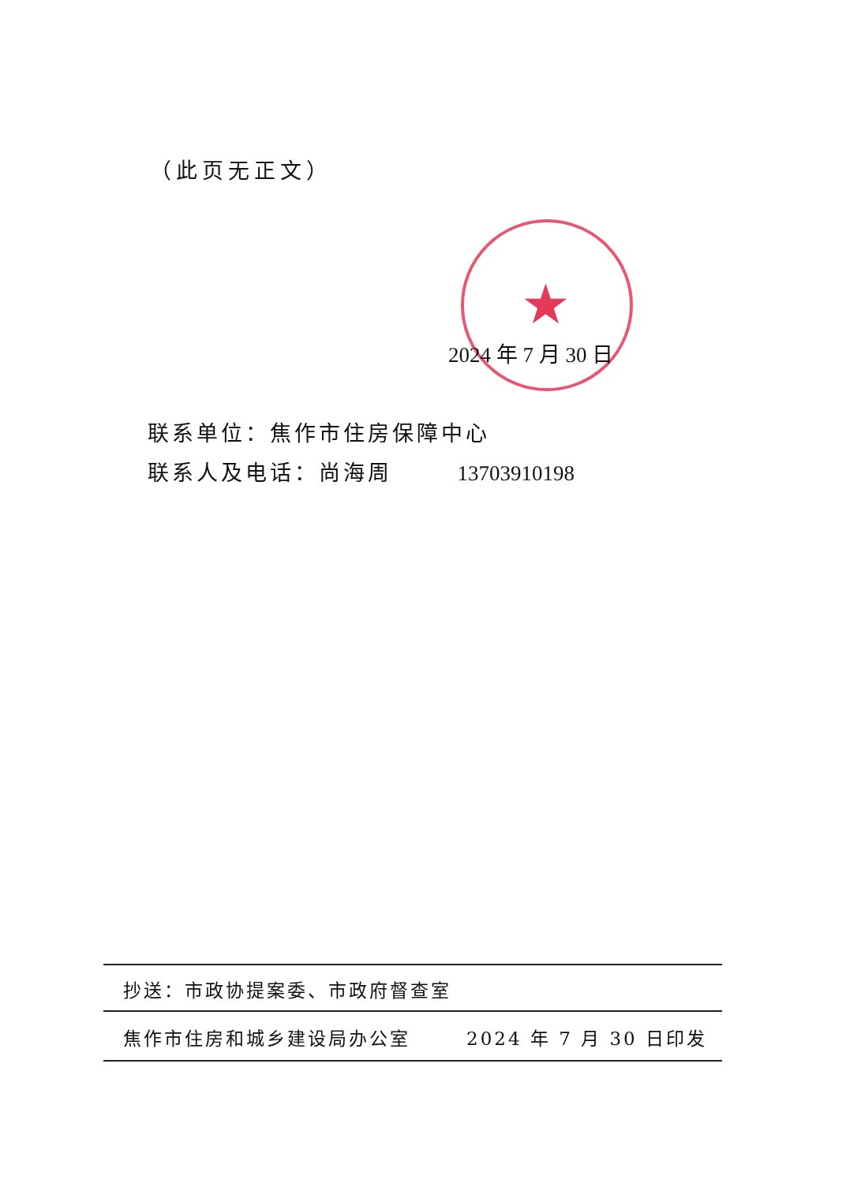（此页无正文）
★
2024 年 7 月 30 日
联系单位：焦作市住房保障中心
联系人及电话：尚海周 13703910198
抄送：市政协提案委、市政府督查室
焦作市住房和城乡建设局办公室 2024 年 7 月 30 日印发